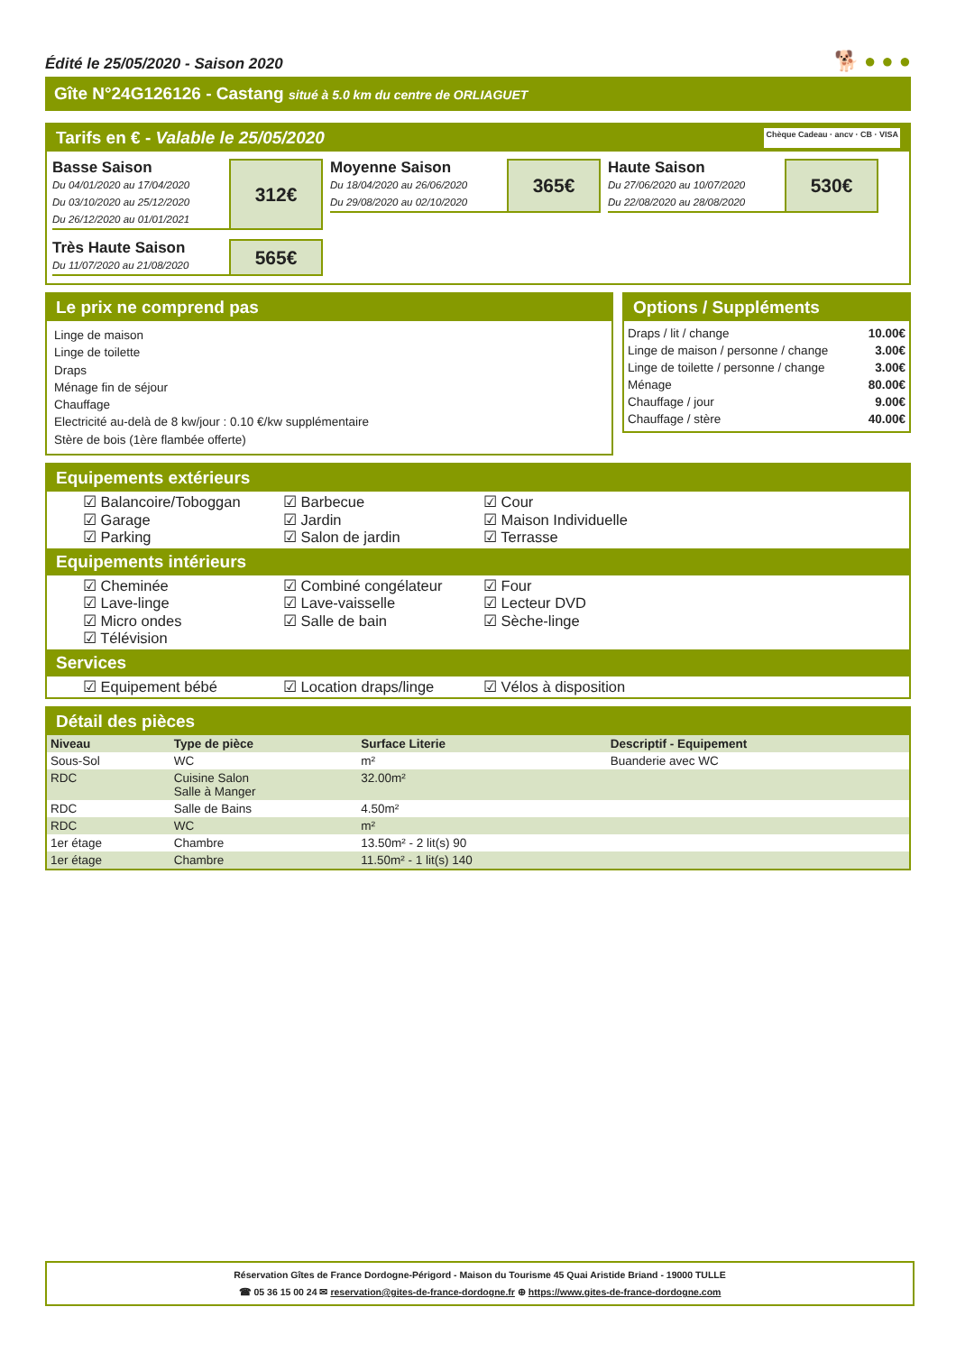Édité le 25/05/2020 - Saison 2020 🐕 ● ● ●
Gîte N°24G126126 - Castang situé à 5.0 km du centre de ORLIAGUET
Tarifs en € - Valable le 25/05/2020 Chèque Cadeau · ancv · CB · VISA
Basse Saison
Du 04/01/2020 au 17/04/2020
Du 03/10/2020 au 25/12/2020
Du 26/12/2020 au 01/01/2021
312€
Moyenne Saison
Du 18/04/2020 au 26/06/2020
Du 29/08/2020 au 02/10/2020
365€
Haute Saison
Du 27/06/2020 au 10/07/2020
Du 22/08/2020 au 28/08/2020
530€
Très Haute Saison
Du 11/07/2020 au 21/08/2020
565€
Le prix ne comprend pas
Linge de maison
Linge de toilette
Draps
Ménage fin de séjour
Chauffage
Electricité au-delà de 8 kw/jour : 0.10 €/kw supplémentaire
Stère de bois (1ère flambée offerte)
Options / Suppléments
| Draps / lit / change | 10.00€ |
| Linge de maison / personne / change | 3.00€ |
| Linge de toilette / personne / change | 3.00€ |
| Ménage | 80.00€ |
| Chauffage / jour | 9.00€ |
| Chauffage / stère | 40.00€ |
Equipements extérieurs
☑ Balancoire/Toboggan ☑ Barbecue ☑ Cour ☑ Garage ☑ Jardin ☑ Maison Individuelle ☑ Parking ☑ Salon de jardin ☑ Terrasse
Equipements intérieurs
☑ Cheminée ☑ Combiné congélateur ☑ Four ☑ Lave-linge ☑ Lave-vaisselle ☑ Lecteur DVD ☑ Micro ondes ☑ Salle de bain ☑ Sèche-linge ☑ Télévision
Services
☑ Equipement bébé ☑ Location draps/linge ☑ Vélos à disposition
Détail des pièces
| Niveau | Type de pièce | Surface Literie | Descriptif - Equipement |
| --- | --- | --- | --- |
| Sous-Sol | WC | m² | Buanderie avec WC |
| RDC | Cuisine Salon Salle à Manger | 32.00m² | |
| RDC | Salle de Bains | 4.50m² | |
| RDC | WC | m² | |
| 1er étage | Chambre | 13.50m² - 2 lit(s) 90 | |
| 1er étage | Chambre | 11.50m² - 1 lit(s) 140 | |
Réservation Gîtes de France Dordogne-Périgord - Maison du Tourisme 45 Quai Aristide Briand - 19000 TULLE
☎ 05 36 15 00 24 ✉ reservation@gites-de-france-dordogne.fr ⊕ https://www.gites-de-france-dordogne.com